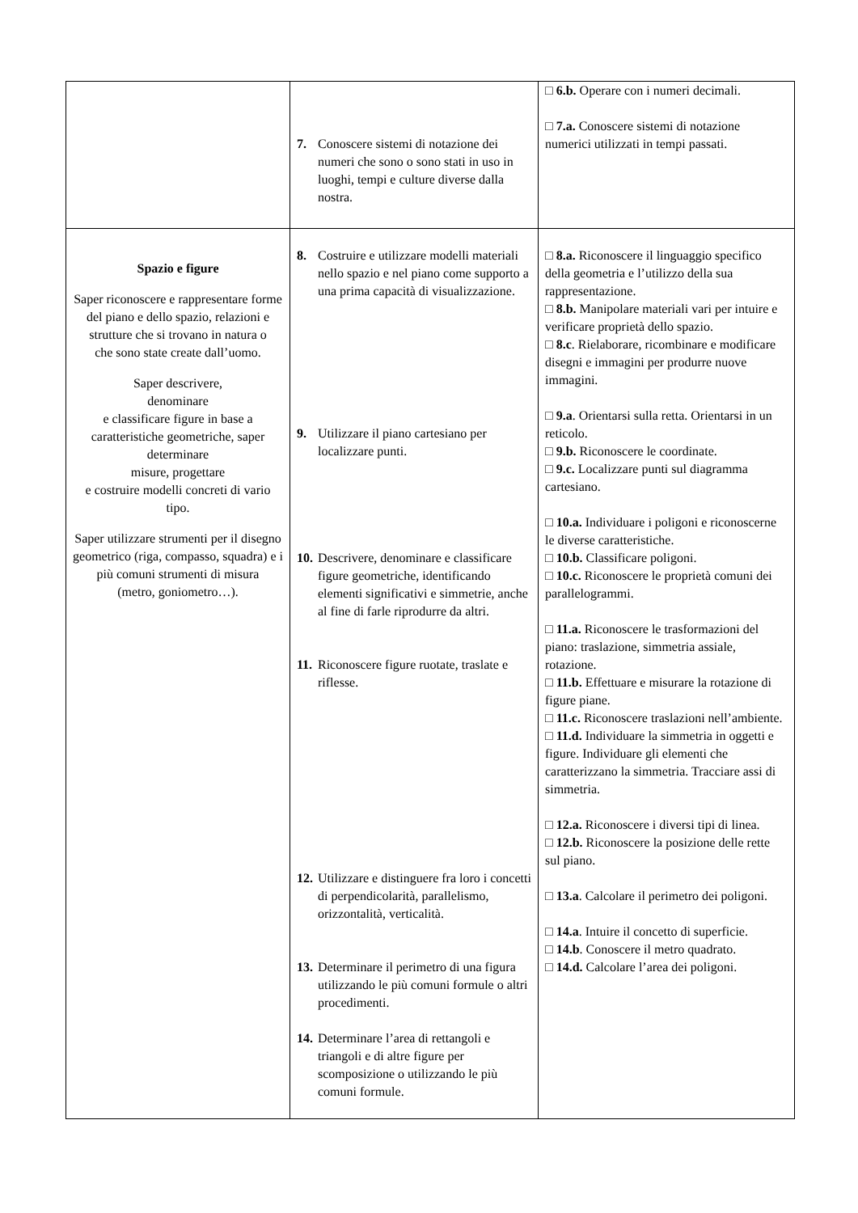| | 7. Conoscere sistemi di notazione dei numeri che sono o sono stati in uso in luoghi, tempi e culture diverse dalla nostra. | □ 6.b. Operare con i numeri decimali. □ 7.a. Conoscere sistemi di notazione numerici utilizzati in tempi passati. |
| Spazio e figure Saper riconoscere e rappresentare forme del piano e dello spazio, relazioni e strutture che si trovano in natura o che sono state create dall’uomo. Saper descrivere, denominare e classificare figure in base a caratteristiche geometriche, saper determinare misure, progettare e costruire modelli concreti di vario tipo. Saper utilizzare strumenti per il disegno geometrico (riga, compasso, squadra) e i più comuni strumenti di misura (metro, goniometro…). | 8. Costruire e utilizzare modelli materiali nello spazio e nel piano come supporto a una prima capacità di visualizzazione. 9. Utilizzare il piano cartesiano per localizzare punti. 10. Descrivere, denominare e classificare figure geometriche, identificando elementi significativi e simmetrie, anche al fine di farle riprodurre da altri. 11. Riconoscere figure ruotate, traslate e riflesse. 12. Utilizzare e distinguere fra loro i concetti di perpendicolarità, parallelismo, orizzontalità, verticalità. 13. Determinare il perimetro di una figura utilizzando le più comuni formule o altri procedimenti. 14. Determinare l’area di rettangoli e triangoli e di altre figure per scomposizione o utilizzando le più comuni formule. | □ 8.a. Riconoscere il linguaggio specifico della geometria e l’utilizzo della sua rappresentazione. □ 8.b. Manipolare materiali vari per intuire e verificare proprietà dello spazio. □ 8.c . Rielaborare, ricombinare e modificare disegni e immagini per produrre nuove immagini. □ 9.a . Orientarsi sulla retta. Orientarsi in un reticolo. □ 9.b. Riconoscere le coordinate. □ 9.c. Localizzare punti sul diagramma cartesiano. □ 10.a. Individuare i poligoni e riconoscerne le diverse caratteristiche. □ 10.b. Classificare poligoni. □ 10.c. Riconoscere le proprietà comuni dei parallelogrammi. □ 11.a. Riconoscere le trasformazioni del piano: traslazione, simmetria assiale, rotazione. □ 11.b. Effettuare e misurare la rotazione di figure piane. □ 11.c. Riconoscere traslazioni nell’ambiente. □ 11.d. Individuare la simmetria in oggetti e figure. Individuare gli elementi che caratterizzano la simmetria. Tracciare assi di simmetria. □ 12.a. Riconoscere i diversi tipi di linea. □ 12.b. Riconoscere la posizione delle rette sul piano. □ 13.a . Calcolare il perimetro dei poligoni. □ 14.a . Intuire il concetto di superficie. □ 14.b . Conoscere il metro quadrato. □ 14.d. Calcolare l’area dei poligoni. |